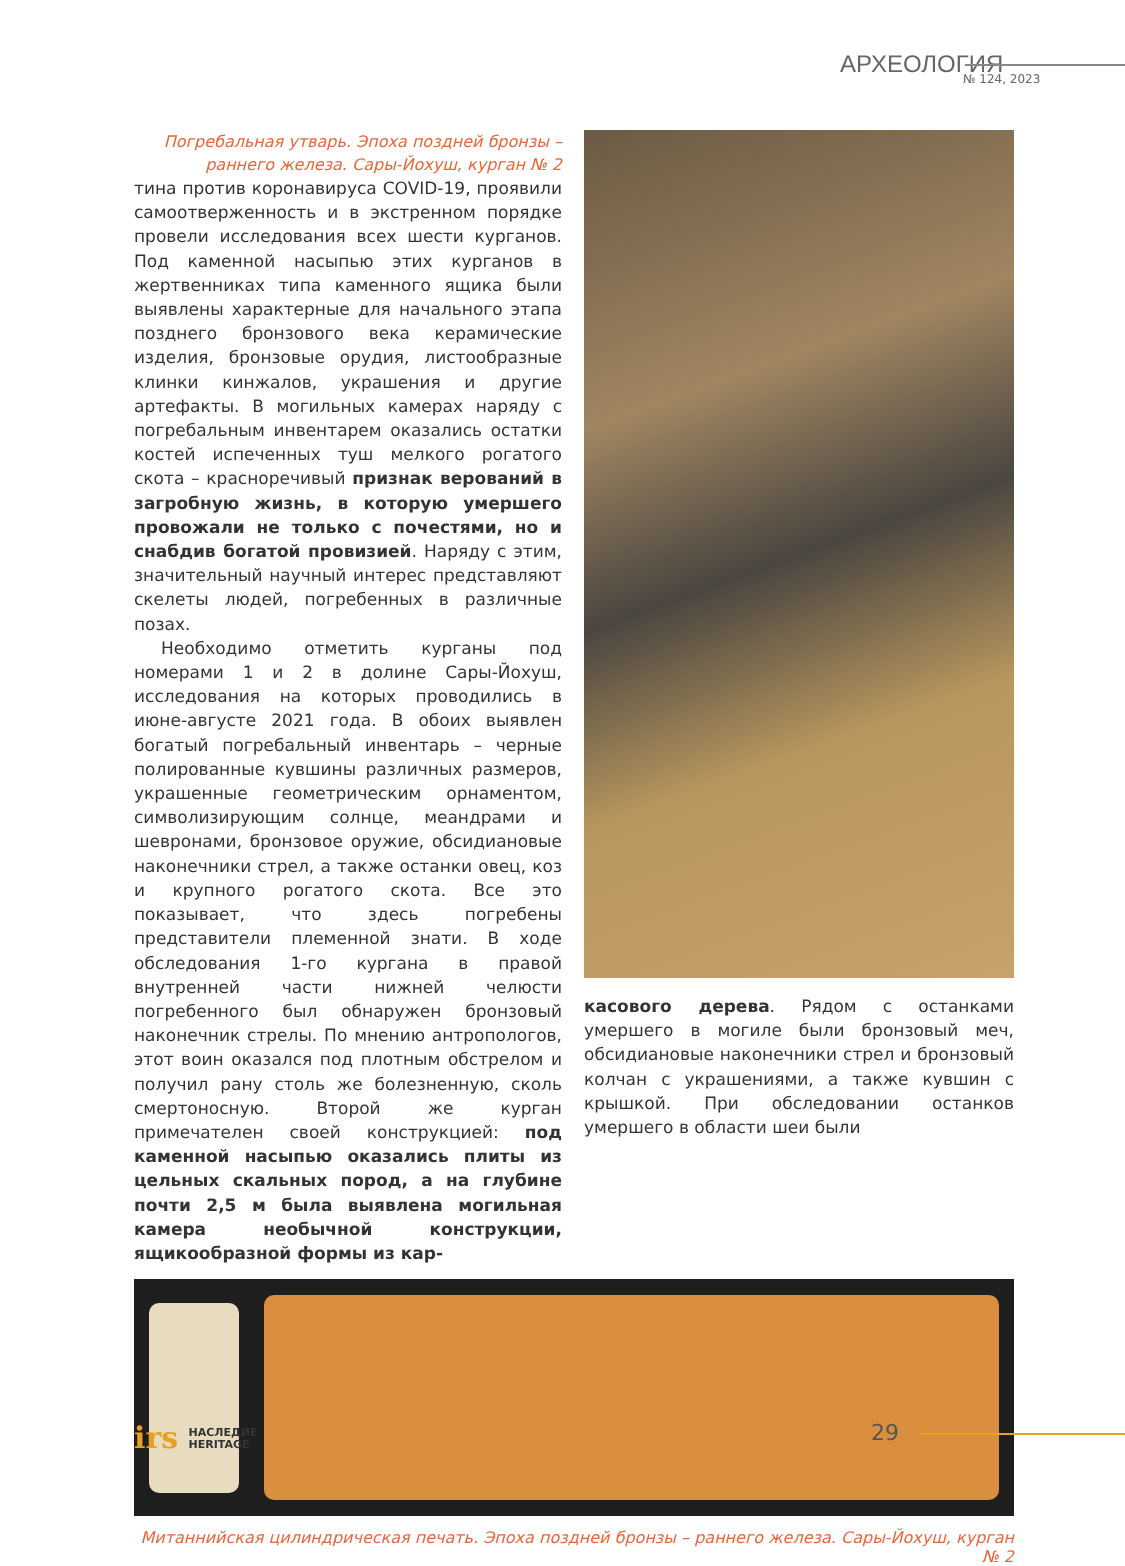АРХЕОЛОГИЯ
№ 124, 2023
Погребальная утварь. Эпоха поздней бронзы –
раннего железа. Сары-Йохуш, курган № 2
тина против коронавируса COVID-19, проявили самоотверженность и в экстренном порядке провели исследования всех шести курганов. Под каменной насыпью этих курганов в жертвенниках типа каменного ящика были выявлены характерные для начального этапа позднего бронзового века керамические изделия, бронзовые орудия, листообразные клинки кинжалов, украшения и другие артефакты. В могильных камерах наряду с погребальным инвентарем оказались остатки костей испеченных туш мелкого рогатого скота – красноречивый признак верований в загробную жизнь, в которую умершего провожали не только с почестями, но и снабдив богатой провизией. Наряду с этим, значительный научный интерес представляют скелеты людей, погребенных в различные позах.
Необходимо отметить курганы под номерами 1 и 2 в долине Сары-Йохуш, исследования на которых проводились в июне-августе 2021 года. В обоих выявлен богатый погребальный инвентарь – черные полированные кувшины различных размеров, украшенные геометрическим орнаментом, символизирующим солнце, меандрами и шевронами, бронзовое оружие, обсидиановые наконечники стрел, а также останки овец, коз и крупного рогатого скота. Все это показывает, что здесь погребены представители племенной знати. В ходе обследования 1-го кургана в правой внутренней части нижней челюсти погребенного был обнаружен бронзовый наконечник стрелы. По мнению антропологов, этот воин оказался под плотным обстрелом и получил рану столь же болезненную, сколь смертоносную. Второй же курган примечателен своей конструкцией: под каменной насыпью оказались плиты из цельных скальных пород, а на глубине почти 2,5 м была выявлена могильная камера необычной конструкции, ящикообразной формы из кар-
касового дерева. Рядом с останками умершего в могиле были бронзовый меч, обсидиановые наконечники стрел и бронзовый колчан с украшениями, а также кувшин с крышкой. При обследовании останков умершего в области шеи были
Митаннийская цилиндрическая печать. Эпоха поздней бронзы – раннего железа. Сары-Йохуш, курган № 2
irs НАСЛЕДИЕ
HERITAGE
29